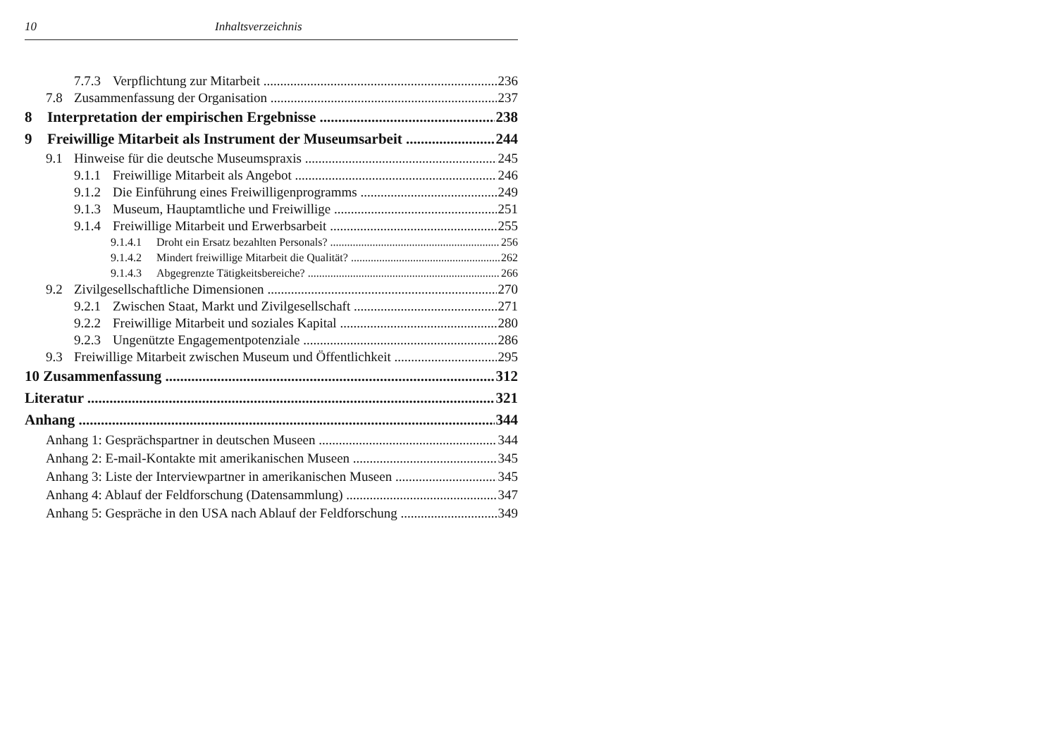10 Inhaltsverzeichnis
7.7.3 Verpflichtung zur Mitarbeit 236
7.8 Zusammenfassung der Organisation 237
8 Interpretation der empirischen Ergebnisse 238
9 Freiwillige Mitarbeit als Instrument der Museumsarbeit 244
9.1 Hinweise für die deutsche Museumspraxis 245
9.1.1 Freiwillige Mitarbeit als Angebot 246
9.1.2 Die Einführung eines Freiwilligenprogramms 249
9.1.3 Museum, Hauptamtliche und Freiwillige 251
9.1.4 Freiwillige Mitarbeit und Erwerbsarbeit 255
9.1.4.1 Droht ein Ersatz bezahlten Personals? 256
9.1.4.2 Mindert freiwillige Mitarbeit die Qualität? 262
9.1.4.3 Abgegrenzte Tätigkeitsbereiche? 266
9.2 Zivilgesellschaftliche Dimensionen 270
9.2.1 Zwischen Staat, Markt und Zivilgesellschaft 271
9.2.2 Freiwillige Mitarbeit und soziales Kapital 280
9.2.3 Ungenützte Engagementpotenziale 286
9.3 Freiwillige Mitarbeit zwischen Museum und Öffentlichkeit 295
10 Zusammenfassung 312
Literatur 321
Anhang 344
Anhang 1: Gesprächspartner in deutschen Museen 344
Anhang 2: E-mail-Kontakte mit amerikanischen Museen 345
Anhang 3: Liste der Interviewpartner in amerikanischen Museen 345
Anhang 4: Ablauf der Feldforschung (Datensammlung) 347
Anhang 5: Gespräche in den USA nach Ablauf der Feldforschung 349